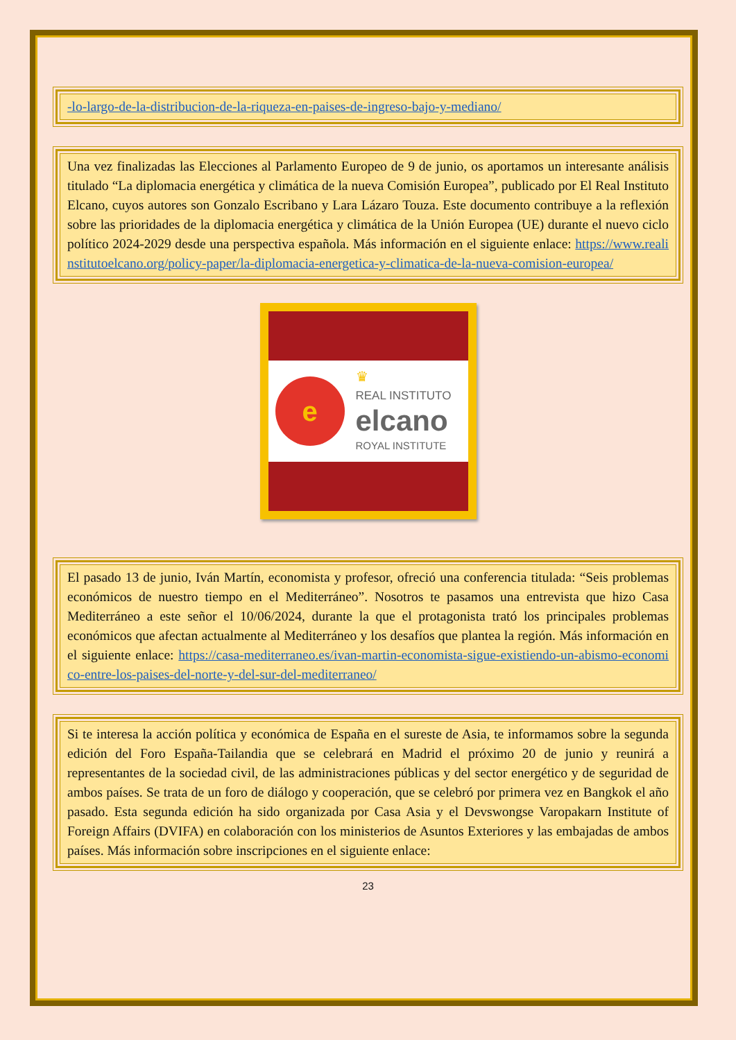-lo-largo-de-la-distribucion-de-la-riqueza-en-paises-de-ingreso-bajo-y-mediano/
Una vez finalizadas las Elecciones al Parlamento Europeo de 9 de junio, os aportamos un interesante análisis titulado “La diplomacia energética y climática de la nueva Comisión Europea”, publicado por El Real Instituto Elcano, cuyos autores son Gonzalo Escribano y Lara Lázaro Touza. Este documento contribuye a la reflexión sobre las prioridades de la diplomacia energética y climática de la Unión Europea (UE) durante el nuevo ciclo político 2024-2029 desde una perspectiva española. Más información en el siguiente enlace: https://www.realinstitutoelcano.org/policy-paper/la-diplomacia-energetica-y-climatica-de-la-nueva-comision-europea/
e
♛
REAL INSTITUTO
elcano
ROYAL INSTITUTE
El pasado 13 de junio, Iván Martín, economista y profesor, ofreció una conferencia titulada: “Seis problemas económicos de nuestro tiempo en el Mediterráneo”. Nosotros te pasamos una entrevista que hizo Casa Mediterráneo a este señor el 10/06/2024, durante la que el protagonista trató los principales problemas económicos que afectan actualmente al Mediterráneo y los desafíos que plantea la región. Más información en el siguiente enlace: https://casa-mediterraneo.es/ivan-martin-economista-sigue-existiendo-un-abismo-economico-entre-los-paises-del-norte-y-del-sur-del-mediterraneo/
Si te interesa la acción política y económica de España en el sureste de Asia, te informamos sobre la segunda edición del Foro España-Tailandia que se celebrará en Madrid el próximo 20 de junio y reunirá a representantes de la sociedad civil, de las administraciones públicas y del sector energético y de seguridad de ambos países. Se trata de un foro de diálogo y cooperación, que se celebró por primera vez en Bangkok el año pasado. Esta segunda edición ha sido organizada por Casa Asia y el Devswongse Varopakarn Institute of Foreign Affairs (DVIFA) en colaboración con los ministerios de Asuntos Exteriores y las embajadas de ambos países. Más información sobre inscripciones en el siguiente enlace:
23